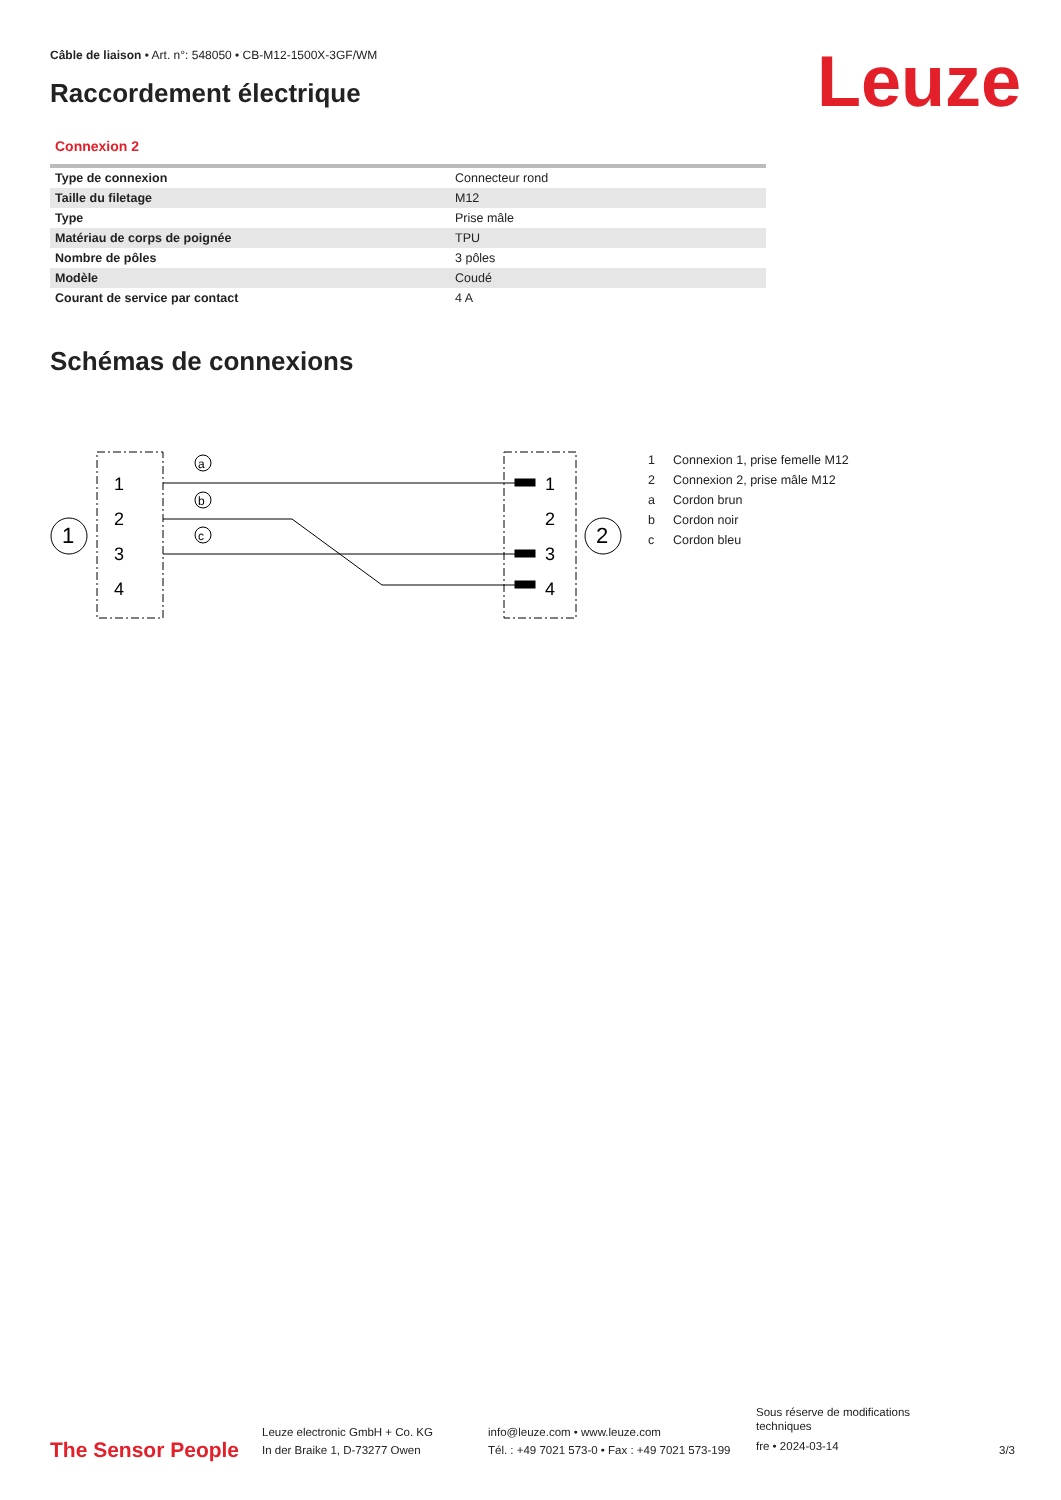Câble de liaison • Art. n°: 548050 • CB-M12-1500X-3GF/WM
Raccordement électrique Leuze
Connexion 2
| Type de connexion | Connecteur rond |
| Taille du filetage | M12 |
| Type | Prise mâle |
| Matériau de corps de poignée | TPU |
| Nombre de pôles | 3 pôles |
| Modèle | Coudé |
| Courant de service par contact | 4 A |
Schémas de connexions
1
2
1
2
3
4
1
2
3
4
a
b
c
1 Connexion 1, prise femelle M12
2 Connexion 2, prise mâle M12
a Cordon brun
b Cordon noir
c Cordon bleu
The Sensor People
Leuze electronic GmbH + Co. KG
In der Braike 1, D-73277 Owen
info@leuze.com • www.leuze.com
Tél. : +49 7021 573-0 • Fax : +49 7021 573-199
Sous réserve de modifications
techniques
fre • 2024-03-14
3/3